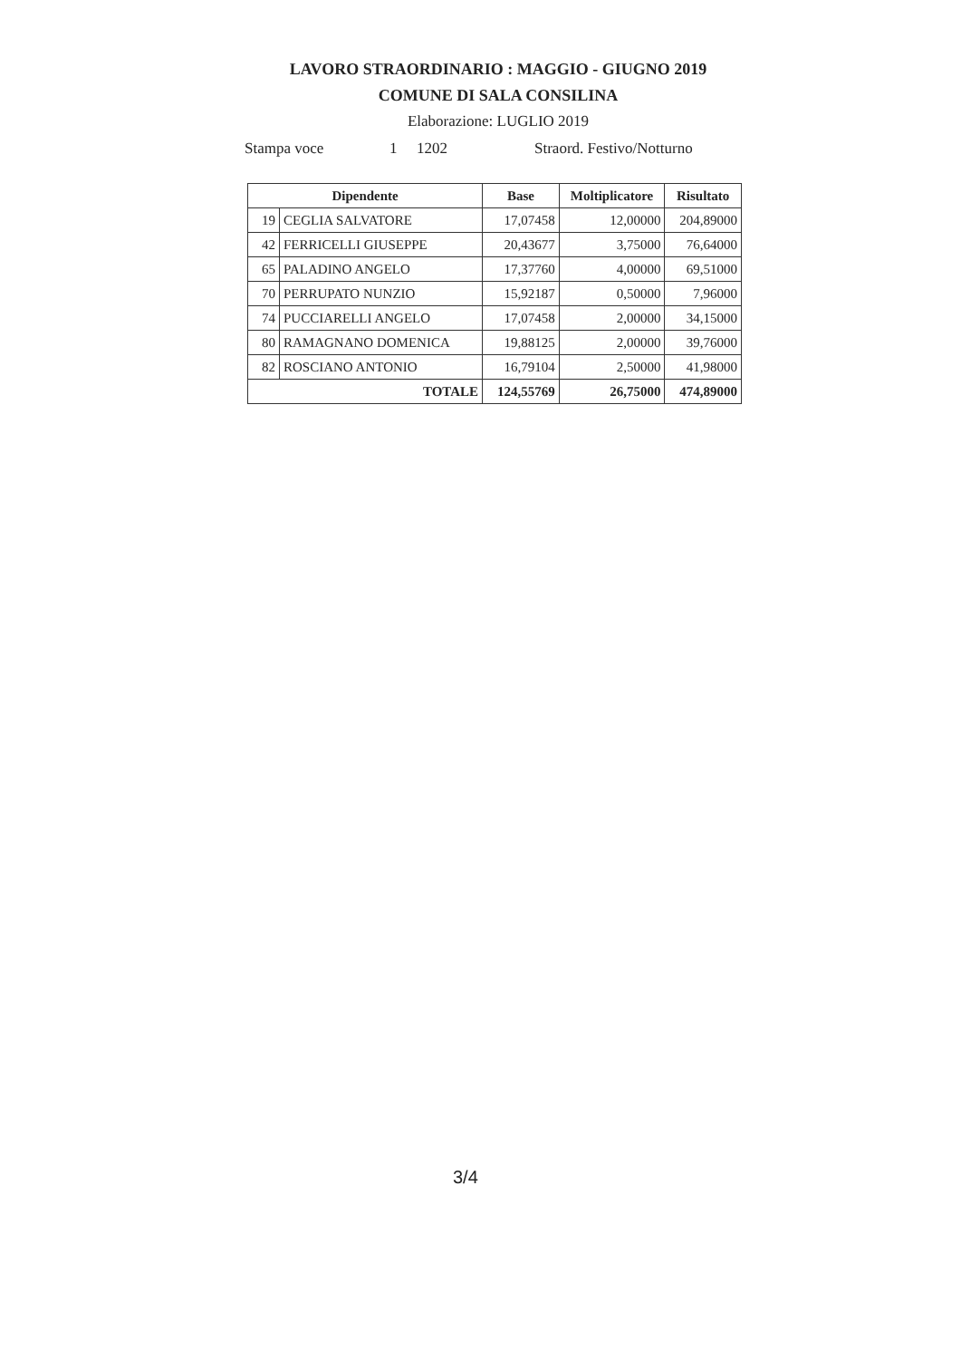LAVORO STRAORDINARIO : MAGGIO - GIUGNO 2019
COMUNE DI SALA CONSILINA
Elaborazione: LUGLIO 2019
Stampa voce 1 1202 Straord. Festivo/Notturno
| Dipendente | | Base | Moltiplicatore | Risultato |
| --- | --- | --- | --- | --- |
| 19 | CEGLIA SALVATORE | 17,07458 | 12,00000 | 204,89000 |
| 42 | FERRICELLI GIUSEPPE | 20,43677 | 3,75000 | 76,64000 |
| 65 | PALADINO ANGELO | 17,37760 | 4,00000 | 69,51000 |
| 70 | PERRUPATO NUNZIO | 15,92187 | 0,50000 | 7,96000 |
| 74 | PUCCIARELLI ANGELO | 17,07458 | 2,00000 | 34,15000 |
| 80 | RAMAGNANO DOMENICA | 19,88125 | 2,00000 | 39,76000 |
| 82 | ROSCIANO ANTONIO | 16,79104 | 2,50000 | 41,98000 |
| TOTALE | | 124,55769 | 26,75000 | 474,89000 |
3/4